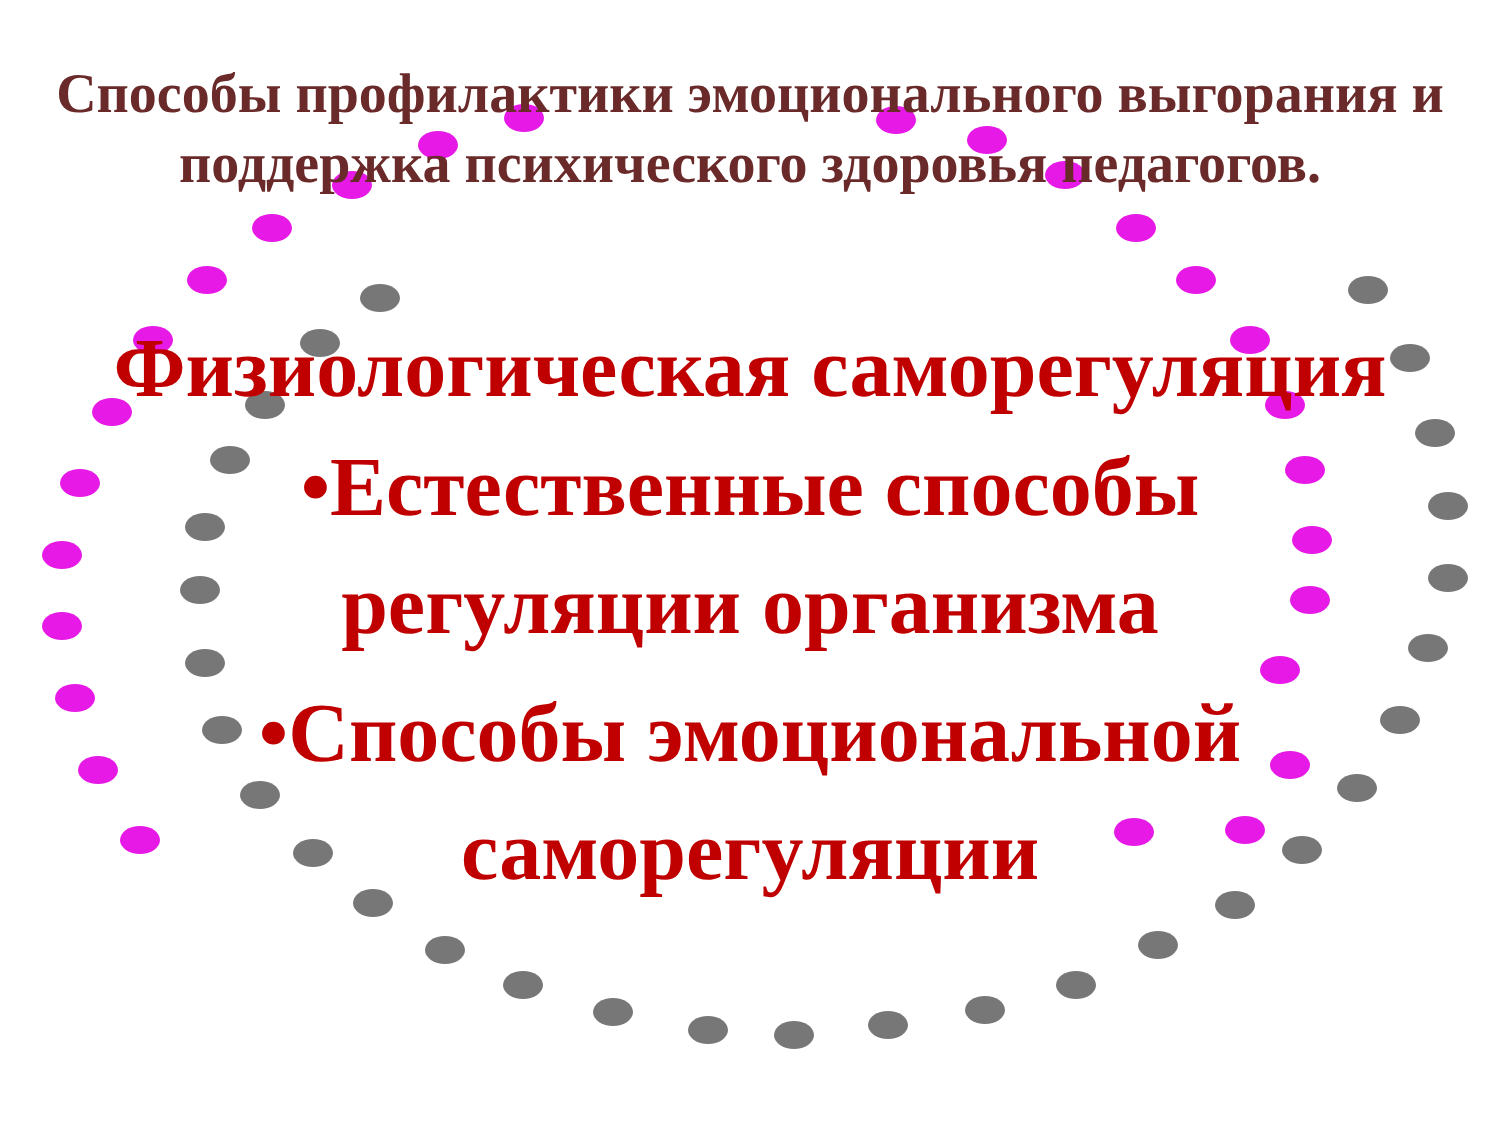Способы профилактики эмоционального выгорания и
поддержка психического здоровья педагогов.
Физиологическая саморегуляция
•Естественные способы
регуляции организма
•Способы эмоциональной
саморегуляции